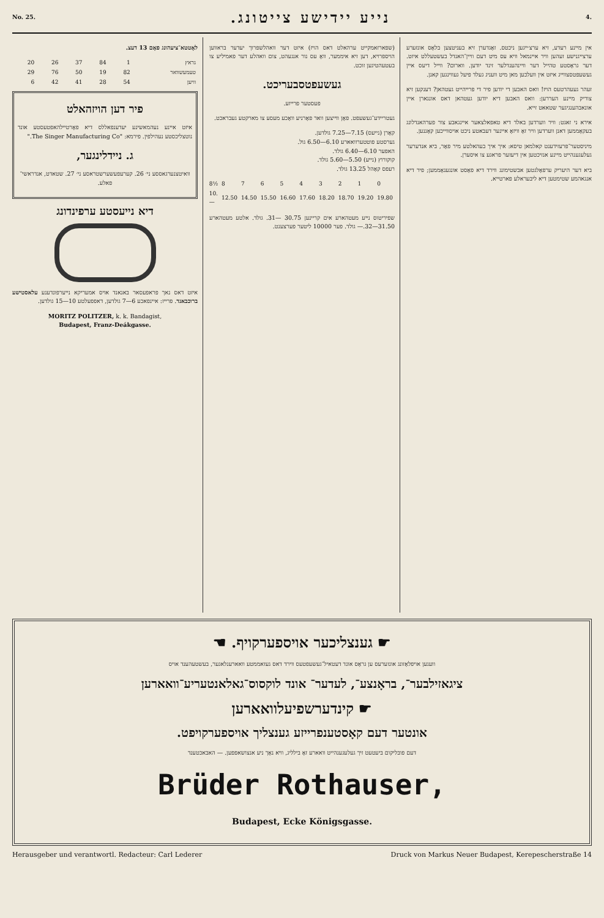No. 25. נייע יידישע צייטונג. 4.
אין מיינע רעדע, זיא ערצ׳ייגען ניכטס. זאָגדערן זיא בעניטצען בלאָס אונזערע ערצייגנישע זעהען וויר איינמאל וויא עס מיט דעם וויין־האנדל בעשטעללט איזט. דער גראָסטע טהייל דער וויינהענדלער זינד יודען. ווארום? ווייל דיעס איין געשעפטסצווייג איזט אין וועלכען מאן מיט וועניג געלד פיעל געווינגען קאנן.
זעהר געעהרטעס הויז! וואס האבען די יודען פיר די פרייהייט געטהאן? דענקען זיא צוריק מיינע העררען: וואס האבען דיא יודען געטהאן דאס אונגארן איין אונאבהענגיגער שטאאט זייא.
אירא ני זאגט: וויר ווערדען באלד דיא טאפאלצאער איינגאבע צור פערהאנדלונג בעקאָממען דאנן ווערדען וויר זאָ וויזאָ איינער דעבאטע ניכט אויסווייכען קאָננען.
מיניסטער־פרעזידענט קאלמאן טיסא: איך איך בעהאלטע מיר פאָר, ביא אנדערער געלעגענהייט מיינע אנזיכטען אין דיעזער פראגע צו איסערן.
ביא דער היעריק ערפאָלגטען אבשטימונג ווירד דיא פאָסט אונגענאָממען; פיר דיא אנגאהמע שטימטען דיא ליבעראלע פארטייא.
(שפארזאמקייט ערהאלט דאס הויז) איזט דער וואהלשפרוך יעדער בראווען הויספרויא, דען זיא איממער, וואָ עס נור אנגעהט, צום וואהלע דער פאמיליע צו בעטעהטיגען זוכט.
געשעפטסבעריכט.
פעסטער פרייזע.
געטריידע־געשעפט. פאָן ווייצען וואר פאָרניע וואָכע מעסע צו מארקטע געבראכט.
קאָרן (נייעס) 7.15—7.25 גולדען.
גערסטע פוטטערוואארע 6.10—6.50 גול.
האפער 6.10—6.40 גולד.
קוקורוץ (נייע) 5.50—5.60 גולד.
רעפס קאָהל 13.25 גולד.
| 8½ | 8 | 7 | 6 | 5 | 4 | 3 | 2 | 1 | 0 |
| 10.— | 12.50 | 14.50 | 15.50 | 16.60 | 17.60 | 18.20 | 18.70 | 19.20 | 19.80 |
שפיריטוס נייע מעטהארע אים קריינען 30.75 —31. גולד. אלטע מעטהארע 31.50—32.— גולד. פער 10000 ליטער פערצענט.
לאָטטא־ציעהונג פאָם 13 דעצ.
| גראץ | 1 | 84 | 37 | 26 | 20 |
| טעמעשוואר | 82 | 19 | 50 | 76 | 29 |
| וויען | 54 | 28 | 41 | 42 | 6 |
פיר דען הויזהאלט
איזט איינע נעהמאשינע יעדענפאללס דיא פאָרטיילהאפטעסטע אונד נוטצליכסטע נעהילפין. פירמא: "The Singer Manufacturing Co."
ג. ניידלינגער,
וואיטצנערגאססע ני׳ 26. קערעפעשערשטראסע ני׳ 27. שטאדט, אנדראשי־פאלע.
דיא נייעסטע ערפינדונג
איזט דאס נאך פראפעסאר באנאנד אויס אמעריקא נייערפונדענע עלאסטישע ברוכבאנד. פרייז: איינפאכע 6—7 גולדען, דאפפעלטע 10—15 גולדען.
MORITZ POLITZER, k. k. Bandagist,
Budapest, Franz-Deákgasse.
☛ גענצליכער אויספערקויף. ☚
וועגען אויפלאָזונג אונזערעס ען גראָס אונד דעטאיל־געשעפטעס ווירד דאס געזאממטע וואארענלאגער, בעשטעהענד אויס
ציגאזילבער־, בראָנצע־, לעדער־ אונד לוקסוס־גאלאנטעריע־וואארען
☛ קינדערשפיעלוואארען
אונטער דעם קאָסטענפרייזע גענצליך אויספערקויפט.
דעם פובליקום ביעטעט זיך געלעגענהייט וואארע זאָ בילליג, וויא נאָך ניע אנצושאפפען. — האבאכטענד
Brüder Rothauser,
Budapest, Ecke Königsgasse.
Herausgeber und verantwortl. Redacteur: Carl Lederer Druck von Markus Neuer Budapest, Kerepescherstraße 14